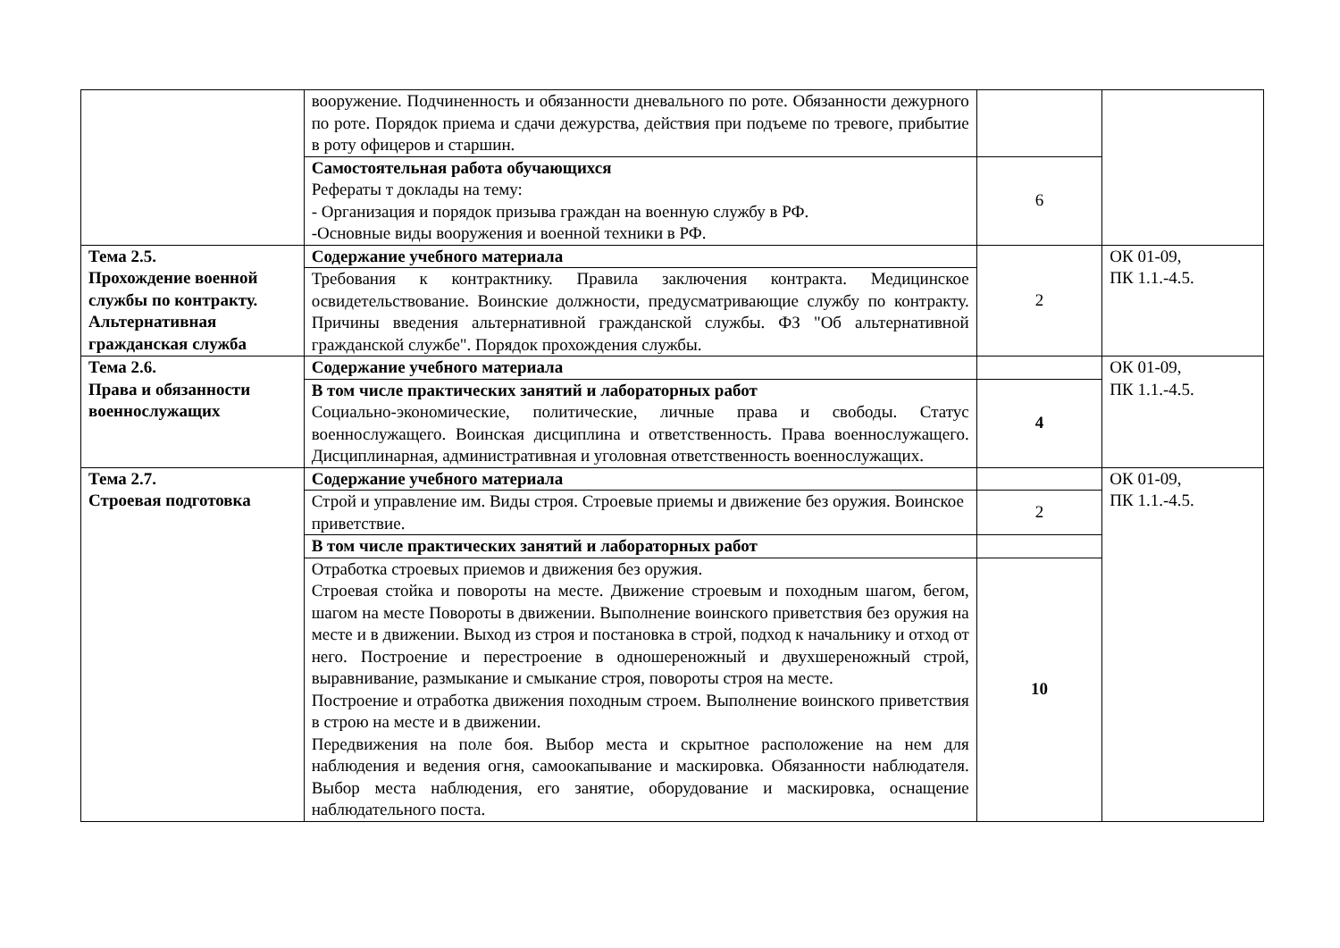| | вооружение. Подчиненность и обязанности дневального по роте. Обязанности дежурного по роте. Порядок приема и сдачи дежурства, действия при подъеме по тревоге, прибытие в роту офицеров и старшин. | | |
| | Самостоятельная работа обучающихся Рефераты т доклады на тему: - Организация и порядок призыва граждан на военную службу в РФ. -Основные виды вооружения и военной техники в РФ. | 6 | |
| Тема 2.5. Прохождение военной службы по контракту. Альтернативная гражданская служба | Содержание учебного материала | 2 | ОК 01-09, ПК 1.1.-4.5. |
| | Требования к контрактнику. Правила заключения контракта. Медицинское освидетельствование. Воинские должности, предусматривающие службу по контракту. Причины введения альтернативной гражданской службы. ФЗ "Об альтернативной гражданской службе". Порядок прохождения службы. | | |
| Тема 2.6. Права и обязанности военнослужащих | Содержание учебного материала | | ОК 01-09, ПК 1.1.-4.5. |
| | В том числе практических занятий и лабораторных работ Социально-экономические, политические, личные права и свободы. Статус военнослужащего. Воинская дисциплина и ответственность. Права военнослужащего. Дисциплинарная, административная и уголовная ответственность военнослужащих. | 4 | |
| Тема 2.7. Строевая подготовка | Содержание учебного материала | | ОК 01-09, ПК 1.1.-4.5. |
| | Строй и управление им. Виды строя. Строевые приемы и движение без оружия. Воинское приветствие. | 2 | |
| | В том числе практических занятий и лабораторных работ | | |
| | Отработка строевых приемов и движения без оружия. Строевая стойка и повороты на месте. Движение строевым и походным шагом, бегом, шагом на месте Повороты в движении. Выполнение воинского приветствия без оружия на месте и в движении. Выход из строя и постановка в строй, подход к начальнику и отход от него. Построение и перестроение в одношереножный и двухшереножный строй, выравнивание, размыкание и смыкание строя, повороты строя на месте. Построение и отработка движения походным строем. Выполнение воинского приветствия в строю на месте и в движении. Передвижения на поле боя. Выбор места и скрытное расположение на нем для наблюдения и ведения огня, самоокапывание и маскировка. Обязанности наблюдателя. Выбор места наблюдения, его занятие, оборудование и маскировка, оснащение наблюдательного поста. | 10 | |